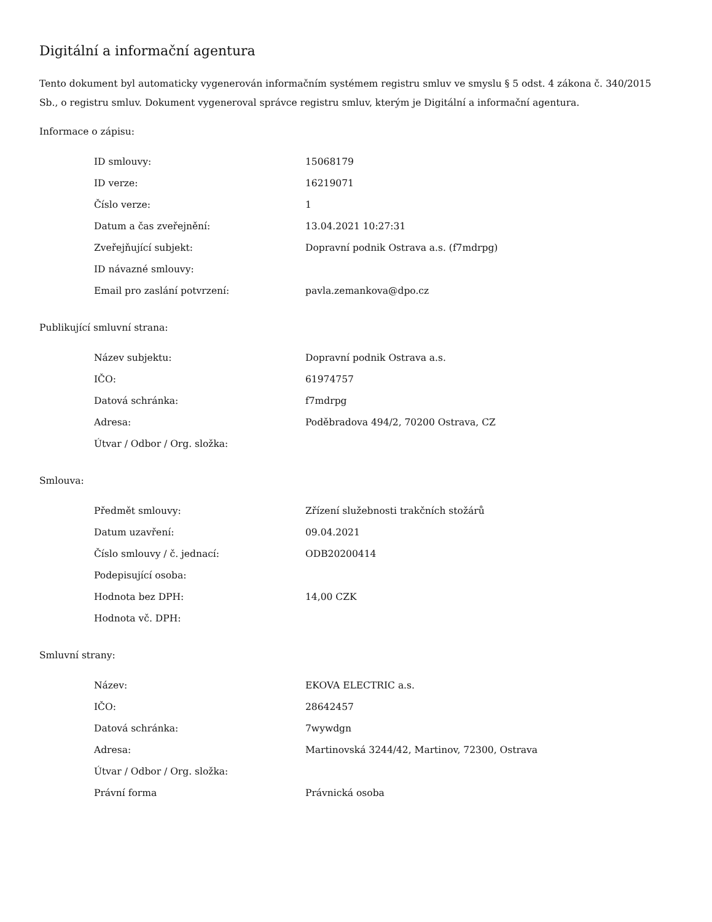Digitální a informační agentura
Tento dokument byl automaticky vygenerován informačním systémem registru smluv ve smyslu § 5 odst. 4 zákona č. 340/2015 Sb., o registru smluv. Dokument vygeneroval správce registru smluv, kterým je Digitální a informační agentura.
Informace o zápisu:
| ID smlouvy: | 15068179 |
| ID verze: | 16219071 |
| Číslo verze: | 1 |
| Datum a čas zveřejnění: | 13.04.2021 10:27:31 |
| Zveřejňující subjekt: | Dopravní podnik Ostrava a.s. (f7mdrpg) |
| ID návazné smlouvy: | |
| Email pro zaslání potvrzení: | pavla.zemankova@dpo.cz |
Publikující smluvní strana:
| Název subjektu: | Dopravní podnik Ostrava a.s. |
| IČO: | 61974757 |
| Datová schránka: | f7mdrpg |
| Adresa: | Poděbradova 494/2, 70200 Ostrava, CZ |
| Útvar / Odbor / Org. složka: | |
Smlouva:
| Předmět smlouvy: | Zřízení služebnosti trakčních stožárů |
| Datum uzavření: | 09.04.2021 |
| Číslo smlouvy / č. jednací: | ODB20200414 |
| Podepisující osoba: | |
| Hodnota bez DPH: | 14,00 CZK |
| Hodnota vč. DPH: | |
Smluvní strany:
| Název: | EKOVA ELECTRIC a.s. |
| IČO: | 28642457 |
| Datová schránka: | 7wywdgn |
| Adresa: | Martinovská 3244/42, Martinov, 72300, Ostrava |
| Útvar / Odbor / Org. složka: | |
| Právní forma | Právnická osoba |